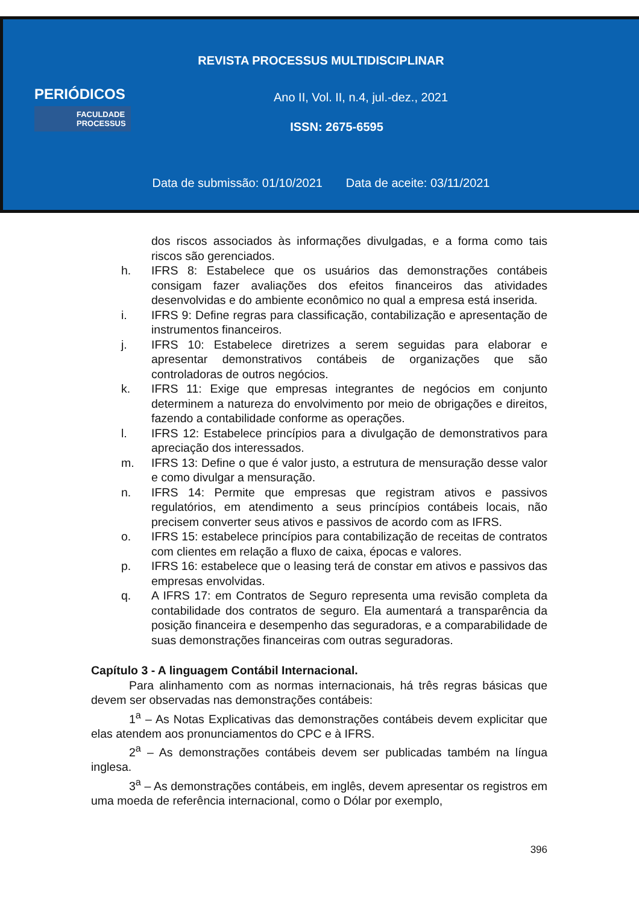REVISTA PROCESSUS MULTIDISCIPLINAR
PERIÓDICOS
FACULDADE
PROCESSUS
Ano II, Vol. II, n.4, jul.-dez., 2021
ISSN: 2675-6595
Data de submissão: 01/10/2021 Data de aceite: 03/11/2021
dos riscos associados às informações divulgadas, e a forma como tais riscos são gerenciados.
h. IFRS 8: Estabelece que os usuários das demonstrações contábeis consigam fazer avaliações dos efeitos financeiros das atividades desenvolvidas e do ambiente econômico no qual a empresa está inserida.
i. IFRS 9: Define regras para classificação, contabilização e apresentação de instrumentos financeiros.
j. IFRS 10: Estabelece diretrizes a serem seguidas para elaborar e apresentar demonstrativos contábeis de organizações que são controladoras de outros negócios.
k. IFRS 11: Exige que empresas integrantes de negócios em conjunto determinem a natureza do envolvimento por meio de obrigações e direitos, fazendo a contabilidade conforme as operações.
l. IFRS 12: Estabelece princípios para a divulgação de demonstrativos para apreciação dos interessados.
m. IFRS 13: Define o que é valor justo, a estrutura de mensuração desse valor e como divulgar a mensuração.
n. IFRS 14: Permite que empresas que registram ativos e passivos regulatórios, em atendimento a seus princípios contábeis locais, não precisem converter seus ativos e passivos de acordo com as IFRS.
o. IFRS 15: estabelece princípios para contabilização de receitas de contratos com clientes em relação a fluxo de caixa, épocas e valores.
p. IFRS 16: estabelece que o leasing terá de constar em ativos e passivos das empresas envolvidas.
q. A IFRS 17: em Contratos de Seguro representa uma revisão completa da contabilidade dos contratos de seguro. Ela aumentará a transparência da posição financeira e desempenho das seguradoras, e a comparabilidade de suas demonstrações financeiras com outras seguradoras.
Capítulo 3 - A linguagem Contábil Internacional.
Para alinhamento com as normas internacionais, há três regras básicas que devem ser observadas nas demonstrações contábeis:
1<sup>a</sup> – As Notas Explicativas das demonstrações contábeis devem explicitar que elas atendem aos pronunciamentos do CPC e à IFRS.
2<sup>a</sup> – As demonstrações contábeis devem ser publicadas também na língua inglesa.
3<sup>a</sup> – As demonstrações contábeis, em inglês, devem apresentar os registros em uma moeda de referência internacional, como o Dólar por exemplo,
396